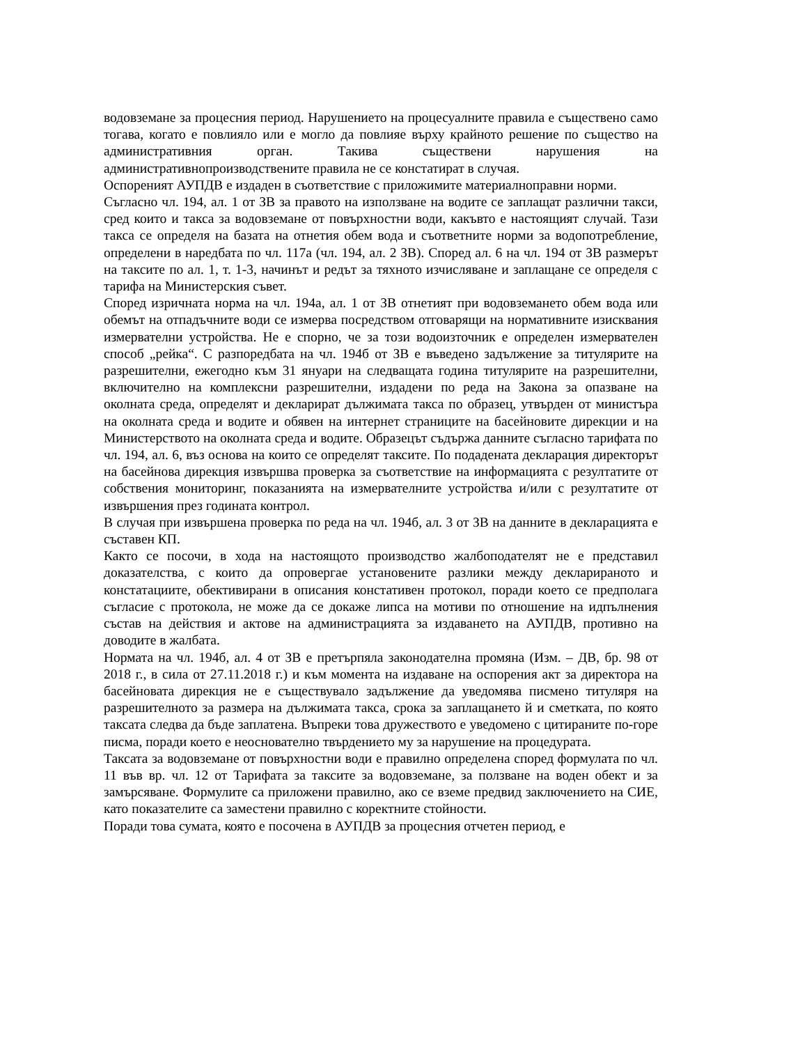водовземане за процесния период. Нарушението на процесуалните правила е съществено само тогава, когато е повлияло или е могло да повлияе върху крайното решение по същество на административния орган. Такива съществени нарушения на административнопроизводствените правила не се констатират в случая.
Оспореният АУПДВ е издаден в съответствие с приложимите материалноправни норми.
Съгласно чл. 194, ал. 1 от ЗВ за правото на използване на водите се заплащат различни такси, сред които и такса за водовземане от повърхностни води, какъвто е настоящият случай. Тази такса се определя на базата на отнетия обем вода и съответните норми за водопотребление, определени в наредбата по чл. 117а (чл. 194, ал. 2 ЗВ). Според ал. 6 на чл. 194 от ЗВ размерът на таксите по ал. 1, т. 1-3, начинът и редът за тяхното изчисляване и заплащане се определя с тарифа на Министерския съвет.
Според изричната норма на чл. 194а, ал. 1 от ЗВ отнетият при водовземането обем вода или обемът на отпадъчните води се измерва посредством отговарящи на нормативните изисквания измервателни устройства. Не е спорно, че за този водоизточник е определен измервателен способ „рейка“. С разпоредбата на чл. 194б от ЗВ е въведено задължение за титулярите на разрешителни, ежегодно към 31 януари на следващата година титулярите на разрешителни, включително на комплексни разрешителни, издадени по реда на Закона за опазване на околната среда, определят и декларират дължимата такса по образец, утвърден от министъра на околната среда и водите и обявен на интернет страниците на басейновите дирекции и на Министерството на околната среда и водите. Образецът съдържа данните съгласно тарифата по чл. 194, ал. 6, въз основа на които се определят таксите. По подадената декларация директорът на басейнова дирекция извършва проверка за съответствие на информацията с резултатите от собствения мониторинг, показанията на измервателните устройства и/или с резултатите от извършения през годината контрол.
В случая при извършена проверка по реда на чл. 194б, ал. 3 от ЗВ на данните в декларацията е съставен КП.
Както се посочи, в хода на настоящото производство жалбоподателят не е представил доказателства, с които да опровергае установените разлики между декларираното и констатациите, обективирани в описания констативен протокол, поради което се предполага съгласие с протокола, не може да се докаже липса на мотиви по отношение на идпълнения състав на действия и актове на администрацията за издаването на АУПДВ, противно на доводите в жалбата.
Нормата на чл. 194б, ал. 4 от ЗВ е претърпяла законодателна промяна (Изм. – ДВ, бр. 98 от 2018 г., в сила от 27.11.2018 г.) и към момента на издаване на оспорения акт за директора на басейновата дирекция не е съществувало задължение да уведомява писмено титуляря на разрешителното за размера на дължимата такса, срока за заплащането й и сметката, по която таксата следва да бъде заплатена. Въпреки това дружеството е уведомено с цитираните по-горе писма, поради което е неоснователно твърдението му за нарушение на процедурата.
Таксата за водовземане от повърхностни води е правилно определена според формулата по чл. 11 във вр. чл. 12 от Тарифата за таксите за водовземане, за ползване на воден обект и за замърсяване. Формулите са приложени правилно, ако се вземе предвид заключението на СИЕ, като показателите са заместени правилно с коректните стойности.
Поради това сумата, която е посочена в АУПДВ за процесния отчетен период, е